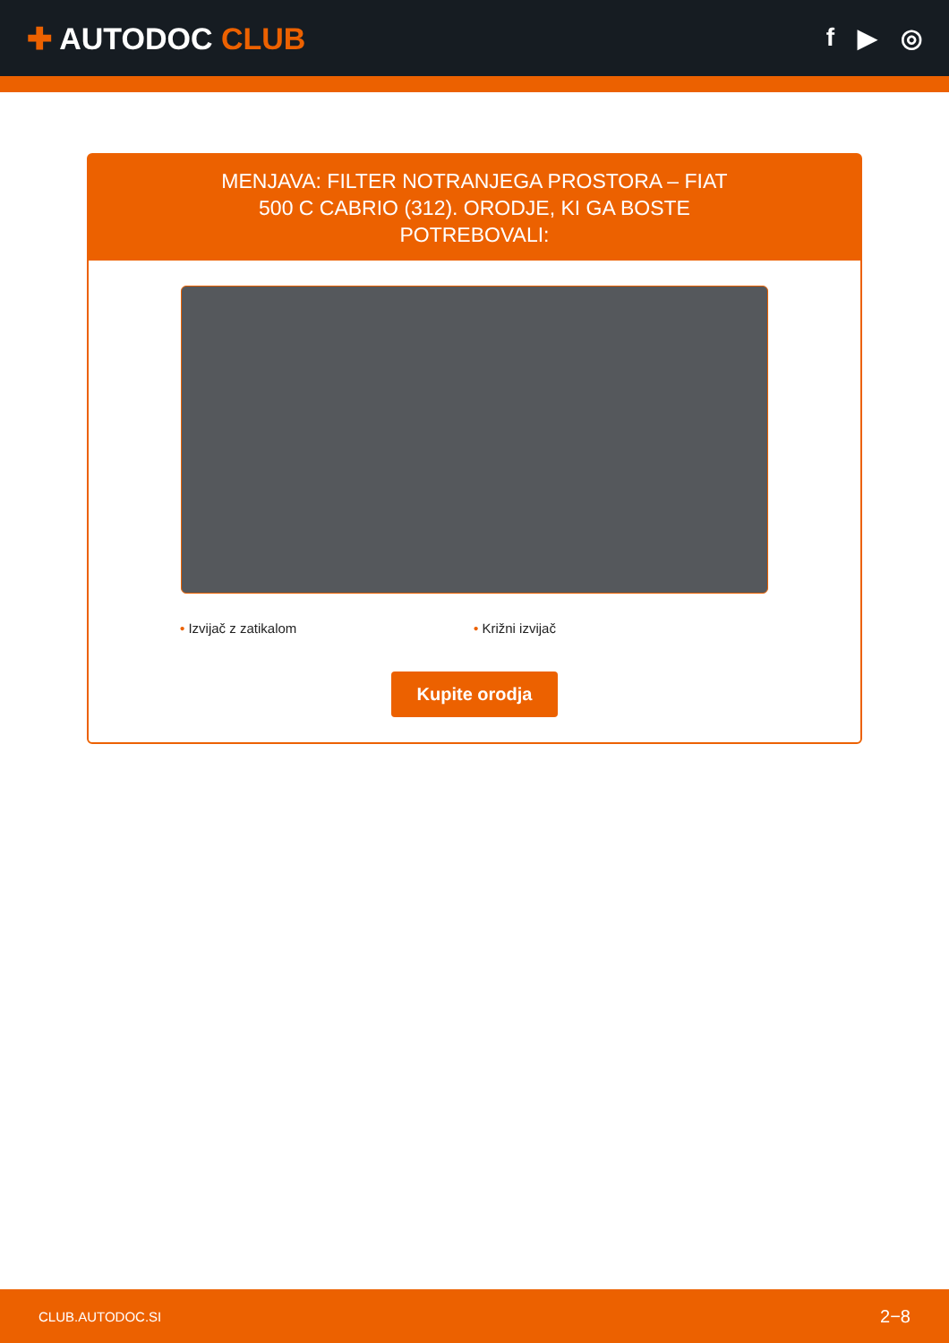✚ AUTODOC CLUB
f ▶ ◎
MENJAVA: FILTER NOTRANJEGA PROSTORA – FIAT 500 C CABRIO (312). ORODJE, KI GA BOSTE POTREBOVALI:
• Izvijač z zatikalom • Križni izvijač
Kupite orodja
CLUB.AUTODOC.SI 2−8